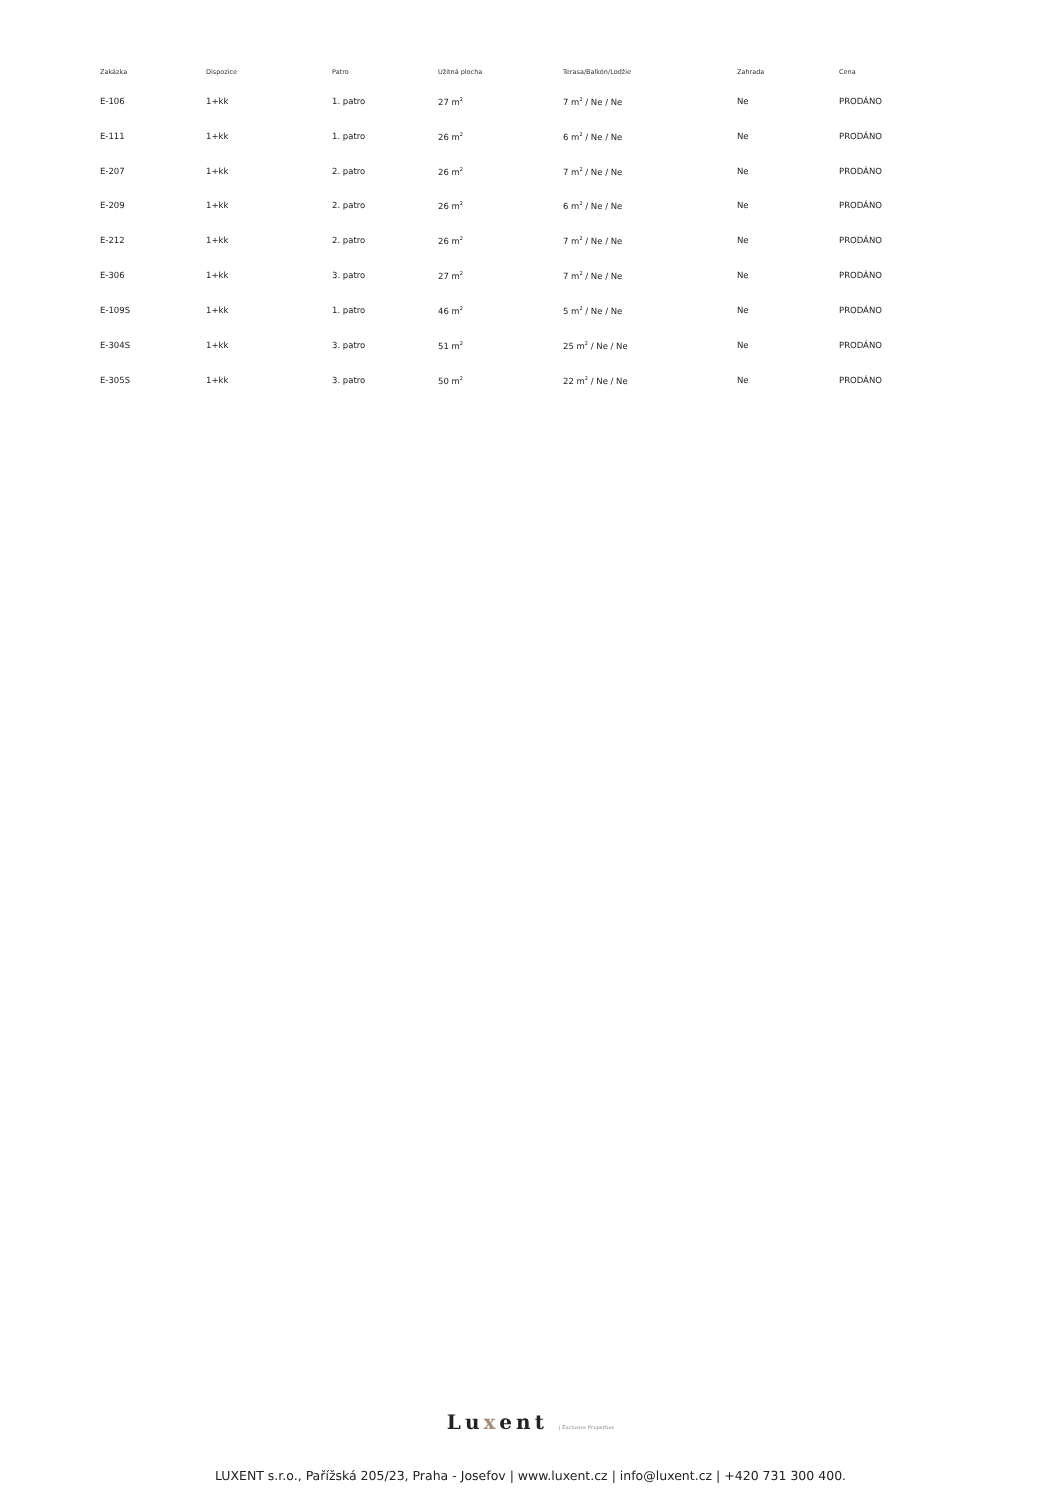| Zakázka | Dispozice | Patro | Užitná plocha | Terasa/Balkón/Lodžie | Zahrada | Cena |
| --- | --- | --- | --- | --- | --- | --- |
| E-106 | 1+kk | 1. patro | 27 m<sup>2</sup> | 7 m<sup>2</sup> / Ne / Ne | Ne | PRODÁNO |
| E-111 | 1+kk | 1. patro | 26 m<sup>2</sup> | 6 m<sup>2</sup> / Ne / Ne | Ne | PRODÁNO |
| E-207 | 1+kk | 2. patro | 26 m<sup>2</sup> | 7 m<sup>2</sup> / Ne / Ne | Ne | PRODÁNO |
| E-209 | 1+kk | 2. patro | 26 m<sup>2</sup> | 6 m<sup>2</sup> / Ne / Ne | Ne | PRODÁNO |
| E-212 | 1+kk | 2. patro | 26 m<sup>2</sup> | 7 m<sup>2</sup> / Ne / Ne | Ne | PRODÁNO |
| E-306 | 1+kk | 3. patro | 27 m<sup>2</sup> | 7 m<sup>2</sup> / Ne / Ne | Ne | PRODÁNO |
| E-109S | 1+kk | 1. patro | 46 m<sup>2</sup> | 5 m<sup>2</sup> / Ne / Ne | Ne | PRODÁNO |
| E-304S | 1+kk | 3. patro | 51 m<sup>2</sup> | 25 m<sup>2</sup> / Ne / Ne | Ne | PRODÁNO |
| E-305S | 1+kk | 3. patro | 50 m<sup>2</sup> | 22 m<sup>2</sup> / Ne / Ne | Ne | PRODÁNO |
Luxent | Exclusive Properties
LUXENT s.r.o., Pařížská 205/23, Praha - Josefov | www.luxent.cz | info@luxent.cz | +420 731 300 400.